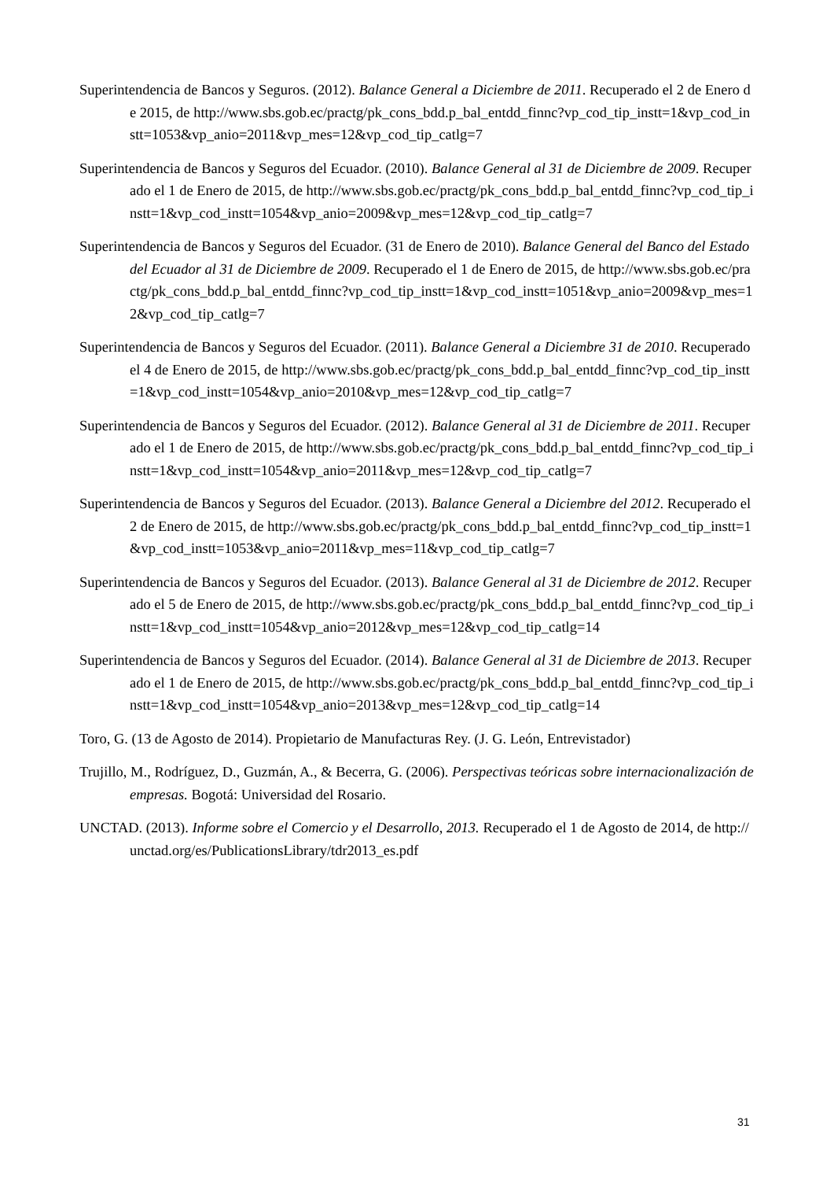Superintendencia de Bancos y Seguros. (2012). Balance General a Diciembre de 2011. Recuperado el 2 de Enero de 2015, de http://www.sbs.gob.ec/practg/pk_cons_bdd.p_bal_entdd_finnc?vp_cod_tip_instt=1&vp_cod_instt=1053&vp_anio=2011&vp_mes=12&vp_cod_tip_catlg=7
Superintendencia de Bancos y Seguros del Ecuador. (2010). Balance General al 31 de Diciembre de 2009. Recuperado el 1 de Enero de 2015, de http://www.sbs.gob.ec/practg/pk_cons_bdd.p_bal_entdd_finnc?vp_cod_tip_instt=1&vp_cod_instt=1054&vp_anio=2009&vp_mes=12&vp_cod_tip_catlg=7
Superintendencia de Bancos y Seguros del Ecuador. (31 de Enero de 2010). Balance General del Banco del Estado del Ecuador al 31 de Diciembre de 2009. Recuperado el 1 de Enero de 2015, de http://www.sbs.gob.ec/practg/pk_cons_bdd.p_bal_entdd_finnc?vp_cod_tip_instt=1&vp_cod_instt=1051&vp_anio=2009&vp_mes=12&vp_cod_tip_catlg=7
Superintendencia de Bancos y Seguros del Ecuador. (2011). Balance General a Diciembre 31 de 2010. Recuperado el 4 de Enero de 2015, de http://www.sbs.gob.ec/practg/pk_cons_bdd.p_bal_entdd_finnc?vp_cod_tip_instt=1&vp_cod_instt=1054&vp_anio=2010&vp_mes=12&vp_cod_tip_catlg=7
Superintendencia de Bancos y Seguros del Ecuador. (2012). Balance General al 31 de Diciembre de 2011. Recuperado el 1 de Enero de 2015, de http://www.sbs.gob.ec/practg/pk_cons_bdd.p_bal_entdd_finnc?vp_cod_tip_instt=1&vp_cod_instt=1054&vp_anio=2011&vp_mes=12&vp_cod_tip_catlg=7
Superintendencia de Bancos y Seguros del Ecuador. (2013). Balance General a Diciembre del 2012. Recuperado el 2 de Enero de 2015, de http://www.sbs.gob.ec/practg/pk_cons_bdd.p_bal_entdd_finnc?vp_cod_tip_instt=1&vp_cod_instt=1053&vp_anio=2011&vp_mes=11&vp_cod_tip_catlg=7
Superintendencia de Bancos y Seguros del Ecuador. (2013). Balance General al 31 de Diciembre de 2012. Recuperado el 5 de Enero de 2015, de http://www.sbs.gob.ec/practg/pk_cons_bdd.p_bal_entdd_finnc?vp_cod_tip_instt=1&vp_cod_instt=1054&vp_anio=2012&vp_mes=12&vp_cod_tip_catlg=14
Superintendencia de Bancos y Seguros del Ecuador. (2014). Balance General al 31 de Diciembre de 2013. Recuperado el 1 de Enero de 2015, de http://www.sbs.gob.ec/practg/pk_cons_bdd.p_bal_entdd_finnc?vp_cod_tip_instt=1&vp_cod_instt=1054&vp_anio=2013&vp_mes=12&vp_cod_tip_catlg=14
Toro, G. (13 de Agosto de 2014). Propietario de Manufacturas Rey. (J. G. León, Entrevistador)
Trujillo, M., Rodríguez, D., Guzmán, A., & Becerra, G. (2006). Perspectivas teóricas sobre internacionalización de empresas. Bogotá: Universidad del Rosario.
UNCTAD. (2013). Informe sobre el Comercio y el Desarrollo, 2013. Recuperado el 1 de Agosto de 2014, de http://unctad.org/es/PublicationsLibrary/tdr2013_es.pdf
31